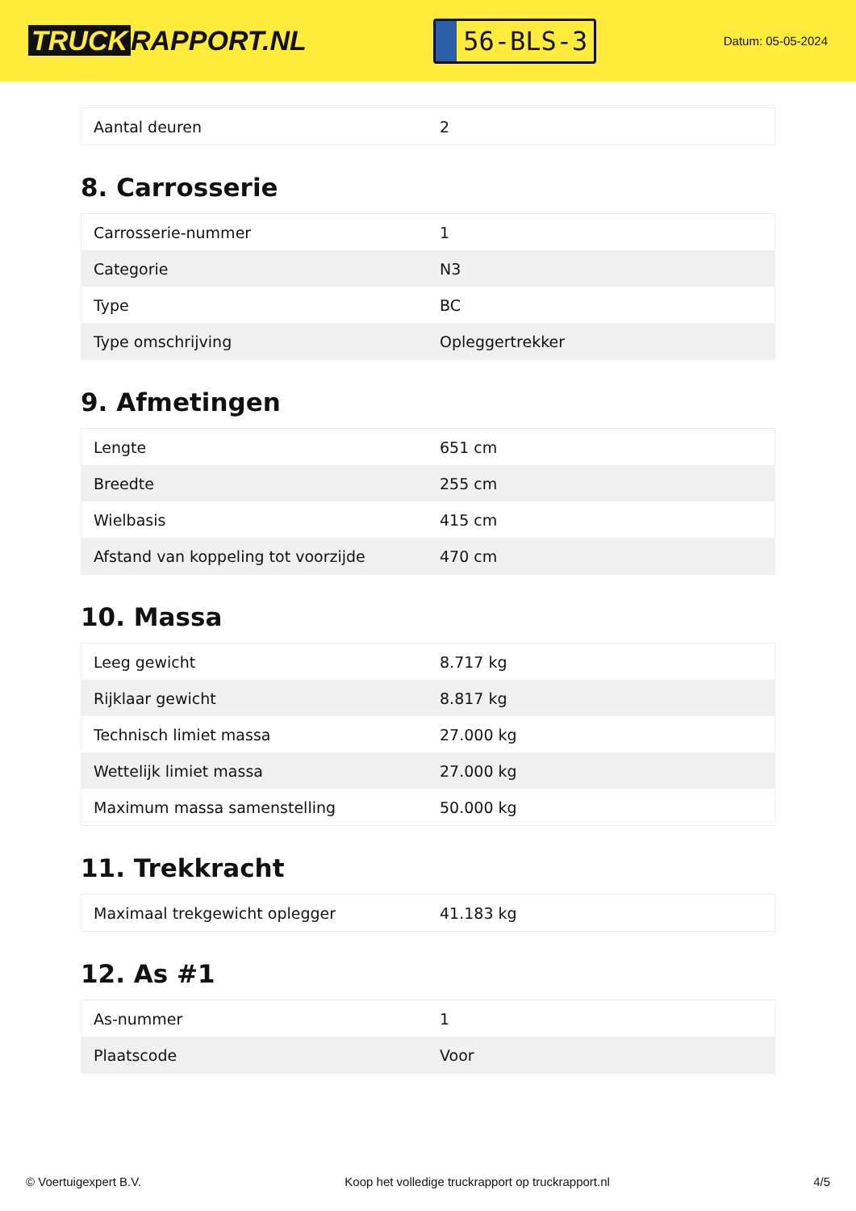TRUCK RAPPORT.NL
56-BLS-3
Datum: 05-05-2024
| Aantal deuren | 2 |
8. Carrosserie
| Carrosserie-nummer | 1 |
| Categorie | N3 |
| Type | BC |
| Type omschrijving | Opleggertrekker |
9. Afmetingen
| Lengte | 651 cm |
| Breedte | 255 cm |
| Wielbasis | 415 cm |
| Afstand van koppeling tot voorzijde | 470 cm |
10. Massa
| Leeg gewicht | 8.717 kg |
| Rijklaar gewicht | 8.817 kg |
| Technisch limiet massa | 27.000 kg |
| Wettelijk limiet massa | 27.000 kg |
| Maximum massa samenstelling | 50.000 kg |
11. Trekkracht
| Maximaal trekgewicht oplegger | 41.183 kg |
12. As #1
| As-nummer | 1 |
| Plaatscode | Voor |
© Voertuigexpert B.V. Koop het volledige truckrapport op truckrapport.nl 4/5